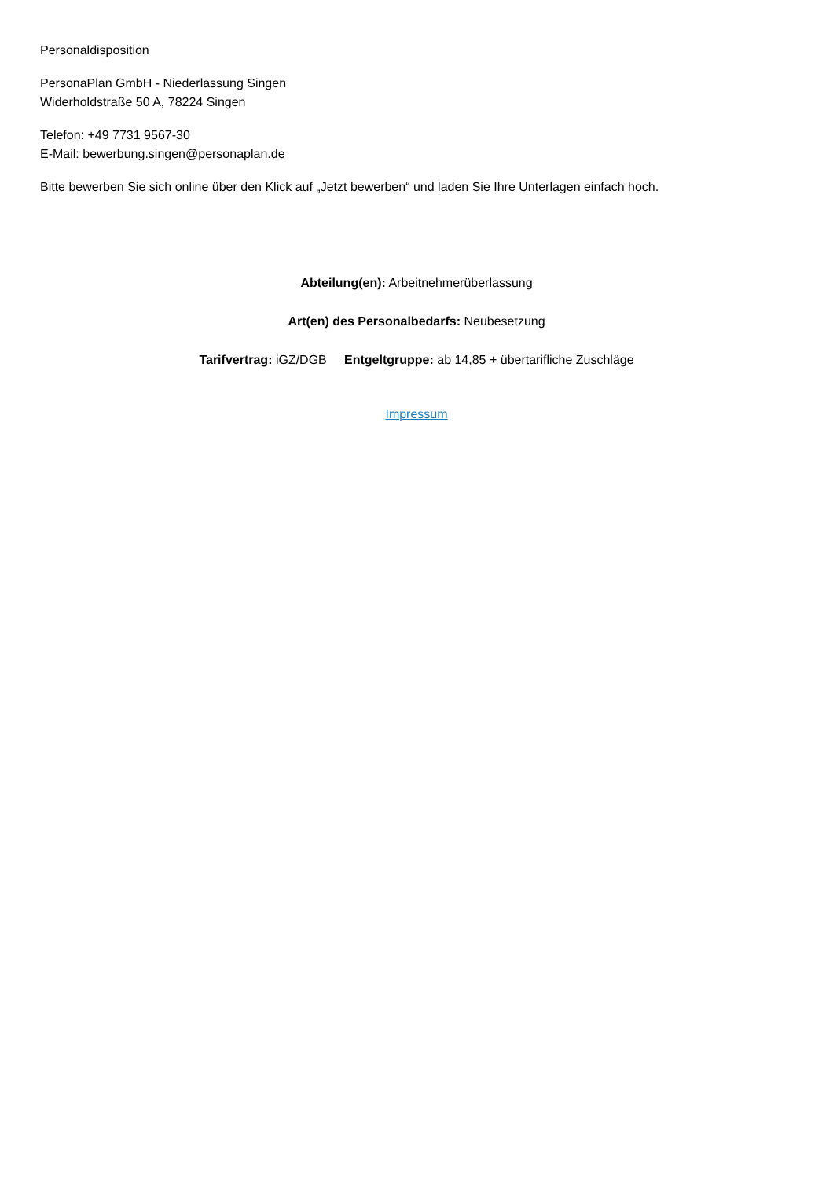Personaldisposition
PersonaPlan GmbH - Niederlassung Singen
Widerholdstraße 50 A, 78224 Singen
Telefon: +49 7731 9567-30
E-Mail: bewerbung.singen@personaplan.de
Bitte bewerben Sie sich online über den Klick auf „Jetzt bewerben“ und laden Sie Ihre Unterlagen einfach hoch.
Abteilung(en): Arbeitnehmerüberlassung
Art(en) des Personalbedarfs: Neubesetzung
Tarifvertrag: iGZ/DGB Entgeltgruppe: ab 14,85 + übertarifliche Zuschläge
Impressum